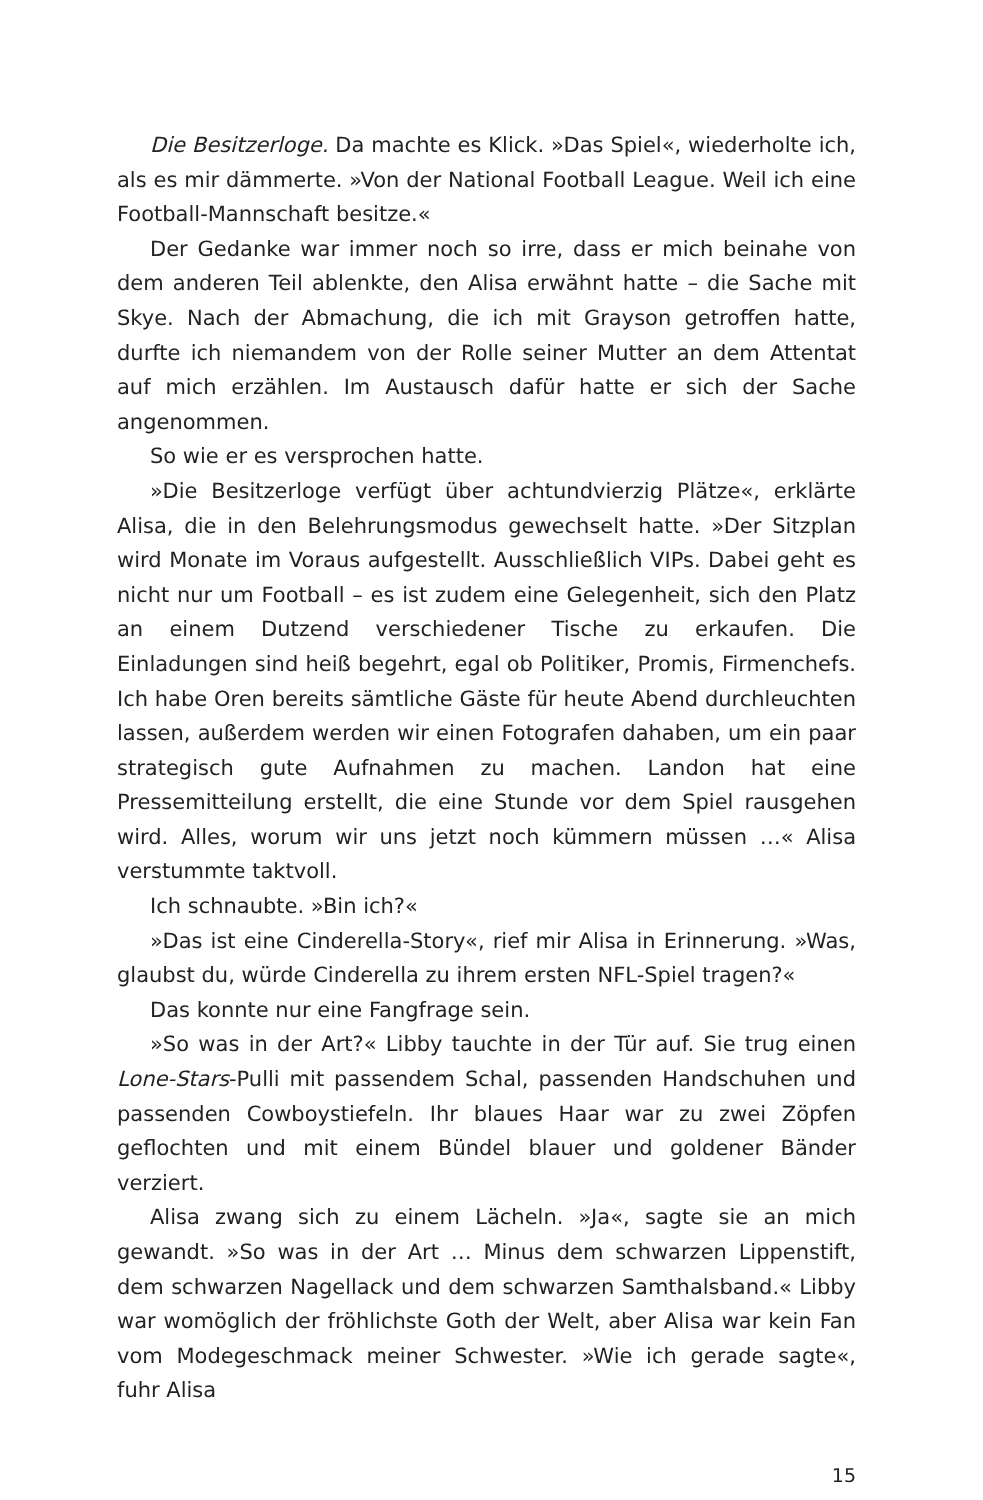Die Besitzerloge. Da machte es Klick. »Das Spiel«, wiederholte ich, als es mir dämmerte. »Von der National Football League. Weil ich eine Football-Mannschaft besitze.«
Der Gedanke war immer noch so irre, dass er mich beinahe von dem anderen Teil ablenkte, den Alisa erwähnt hatte – die Sache mit Skye. Nach der Abmachung, die ich mit Grayson getroffen hatte, durfte ich niemandem von der Rolle seiner Mutter an dem Attentat auf mich erzählen. Im Austausch dafür hatte er sich der Sache angenommen.
So wie er es versprochen hatte.
»Die Besitzerloge verfügt über achtundvierzig Plätze«, erklärte Alisa, die in den Belehrungsmodus gewechselt hatte. »Der Sitzplan wird Monate im Voraus aufgestellt. Ausschließlich VIPs. Dabei geht es nicht nur um Football – es ist zudem eine Gelegenheit, sich den Platz an einem Dutzend verschiedener Tische zu erkaufen. Die Einladungen sind heiß begehrt, egal ob Politiker, Promis, Firmenchefs. Ich habe Oren bereits sämtliche Gäste für heute Abend durchleuchten lassen, außerdem werden wir einen Fotografen dahaben, um ein paar strategisch gute Aufnahmen zu machen. Landon hat eine Pressemitteilung erstellt, die eine Stunde vor dem Spiel rausgehen wird. Alles, worum wir uns jetzt noch kümmern müssen …« Alisa verstummte taktvoll.
Ich schnaubte. »Bin ich?«
»Das ist eine Cinderella-Story«, rief mir Alisa in Erinnerung. »Was, glaubst du, würde Cinderella zu ihrem ersten NFL-Spiel tragen?«
Das konnte nur eine Fangfrage sein.
»So was in der Art?« Libby tauchte in der Tür auf. Sie trug einen Lone-Stars-Pulli mit passendem Schal, passenden Handschuhen und passenden Cowboystiefeln. Ihr blaues Haar war zu zwei Zöpfen geflochten und mit einem Bündel blauer und goldener Bänder verziert.
Alisa zwang sich zu einem Lächeln. »Ja«, sagte sie an mich gewandt. »So was in der Art … Minus dem schwarzen Lippenstift, dem schwarzen Nagellack und dem schwarzen Samthalsband.« Libby war womöglich der fröhlichste Goth der Welt, aber Alisa war kein Fan vom Modegeschmack meiner Schwester. »Wie ich gerade sagte«, fuhr Alisa
15